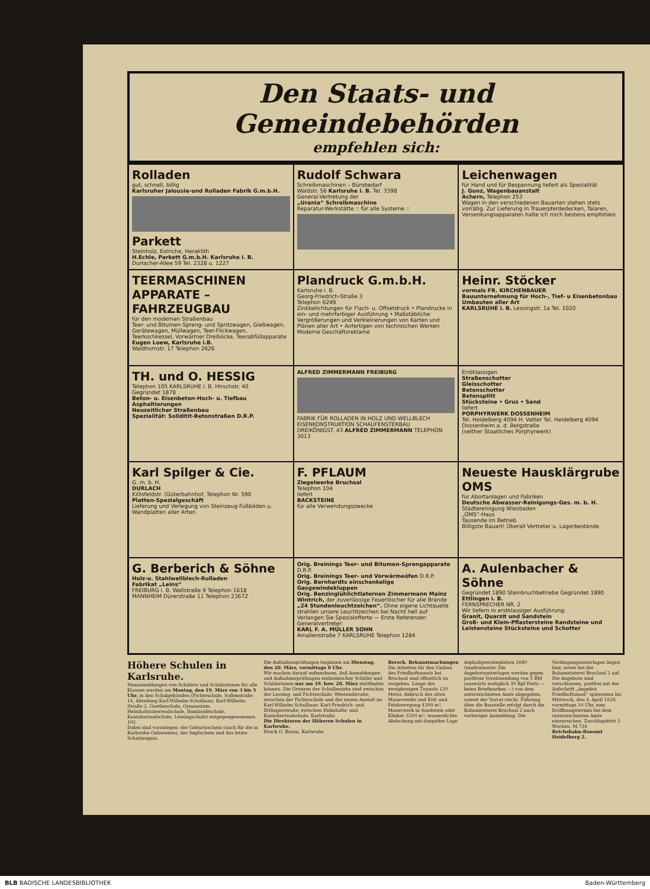Den Staats- und Gemeindebehörden
empfehlen sich:
Rolladen
gut, schnell, billig
Karlsruher Jalousie-und Rolladen Fabrik G.m.b.H.
Parkett
Steinholz, Estriche, Heraklith
H.Echle, Parkett G.m.b.H. Karlsruhe i. B.
Durlacher-Allee 59 Tel. 2328 u. 1227
Rudolf Schwara
Schreibmaschinen – Bürobedarf
Waldstr. 56 Karlsruhe i. B. Tel. 3398
General-Vertretung der
„Urania“ Schreibmaschine
Reparatur-Werkstätte :: für alle Systeme ::
Leichenwagen
für Hand und für Bespannung liefert als Spezialität
J. Gunz, Wagenbauanstalt
Achern, Telephon 253
Wagen in den verschiedenen Bauarten stehen stets vorrätig. Zur Lieferung in Trauerpferdedecken, Talaren, Versenkungsapparaten halte ich mich bestens empfohlen
TEERMASCHINEN
APPARATE – FAHRZEUGBAU
für den modernen Straßenbau
Teer- und Bitumen-Spreng- und Spritzwagen, Gießwagen, Gerätewagen, Müllwagen, Teer-Flickwagen, Teerkochkessel, Vorwärmer Dreiböcke, Teerabfüllapparate
Eugen Loew, Karlsruhe i.B.
Waldhornstr. 17 Telephon 2626
Plandruck G.m.b.H.
Karlsruhe i. B.
Georg-Friedrich-Straße 3
Telephon 6249
Zinkbelichtungen für Flach- u. Offsetdruck • Plandrucke in ein- und mehrfarbiger Ausführung • Maßstäbliche Vergrößerungen und Verkleinerungen von Karten und Plänen aller Art • Anfertigen von technischen Werken Moderne Geschäftsreklame
Heinr. Stöcker
vormals FR. KIRCHENBAUER
Bauunternehmung für Hoch-, Tief- u Eisenbetonbau Umbauten aller Art
KARLSRUHE i. B. Lessingstr. 1a Tel. 1020
TH. und O. HESSIG
Telephon 105 KARLSRUHE i. B. Hirschstr. 40
Gegründet 1878
Beton- u. Eisenbeton-Hoch- u. Tiefbau
Asphaltierungen
Neuzeitlicher Straßenbau
Spezialität: Soliditit-Betonstraßen D.R.P.
ALFRED ZIMMERMANN FREIBURG
FABRIK FÜR ROLLADEN IN HOLZ UND WELLBLECH EISENKONSTRUKTION SCHAUFENSTERBAU
DREIKÖNIGST. 43 ALFRED ZIMMERMANN TELEPHON 3013
Erstklassigen
Straßenschotter
Gleisschotter
Betonschotter
Betonsplitt
Stücksteine • Grus • Sand
liefert
PORPHYRWERK DOSSENHEIM
Tel. Heidelberg 4094 H. Vatter Tel. Heidelberg 4094
Dossenheim a. d. Bergstraße
(seither Staatliches Porphyrwerk)
Karl Spilger & Cie.
G. m. b. H.
DURLACH
Killisfeldstr. (Güterbahnhof, Telephon Nr. 590
Platten-Spezialgeschäft
Lieferung und Verlegung von Steinzeug-Fußböden u. Wandplatten aller Arten
F. PFLAUM
Ziegelwerke Bruchsal
Telephon 104
liefert
BACKSTEINE
für alle Verwendungszwecke
Neueste Hausklärgrube
OMS
für Abortanlagen und Fabriken
Deutsche Abwasser-Reinigungs-Ges. m. b. H.
Städtereinigung Wiesbaden
„OMS“-Haus
Tausende im Betrieb
Billigste Bauart! Überall Vertreter u. Lagerbestände
G. Berberich & Söhne
Holz-u. Stahlwellblech-Rolladen
Fabrikat „Leins“
FREIBURG i. B. Wallstraße 9 Telephon 1618
MANNHEIM Dürerstraße 11 Telephon 23672
Orig. Breinings Teer- und Bitumen-Sprengapparate D.R.P.
Orig. Breinings Teer- und Vorwärmeöfen D.R.P.
Orig. Bernhardts einschenkelige Gasgewindekluppen
Orig. Benzinglühlichtlaternen Zimmermann Mainz
Wintrich, der zuverlässige Feuerlöscher für alle Brände
„24 Stundenleuchtzeichen“. Ohne eigene Lichtquelle strahlen unsere Leuchtzeichen bei Nacht hell auf
Verlangen Sie Spezialofferte — Erste Referenzen
Generalvertreter:
KARL F. A. MÜLLER SOHN
Amalienstraße 7 KARLSRUHE Telephon 1284
A. Aulenbacher & Söhne
Gegründet 1890 Steinbruchbetriebe Gegründet 1890
Ettlingen i. B.
FERNSPRECHER NR. 2
Wir liefern in erstklassiger Ausführung:
Granit, Quarzit und Sandstein
Groß- und Klein-Pflastersteine Randsteine und Leistensteine Stücksteine und Schotter
Höhere Schulen in Karlsruhe.
Neuanmeldungen von Schülern und Schülerinnen für alle Klassen werden am Montag, den 19. März von 3 bis 5 Uhr, in den Schulgebäuden (Fichteschule, Sofienstraße 14, Abteilung Karl-Wilhelm-Schulhaus, Karl-Wilhelm-Straße 2, Goetheschule, Gymnasium, Helmholtzoberrealschule, Humboldtschule, Kantoberrealschule, Lessingschule) entgegengenommen. 192
Dabei sind vorzulegen: der Geburtsschein (auch für die in Karlsruhe Geborenen), der Impfschein und das letzte Schulzeugnis.
Die Aufnahmeprüfungen beginnen am Dienstag, den 20. März, vormittags 8 Uhr.
Wir machen darauf aufmerksam, daß Anmeldungen und Aufnahmeprüfungen einheimischer Schüler und Schülerinnen nur am 19. bzw. 20. März stattfinden können. Die Grenzen der Schulbezirke sind zwischen der Lessing- und Fichteschule: Westendstraße; zwischen der Fichteschule und der neuen Anstalt im Karl-Wilhelm-Schulhaus: Karl-Friedrich- und Ettlingerstraße; zwischen Helmholtz- und Kantoberrealschule: Karlstraße.
Die Direktoren der Höheren Schulen in Karlsruhe.
Druck G. Braun, Karlsruhe
Bersch. Bekanntmachungen
Die Arbeiten für den Umbau des Friedhoftunnels bei Bruchsal sind öffentlich zu vergeben. Länge des zweigleisigen Tunnels 120 Meter. Abbruch des alten Mauerwerks und Erd- und Felsbewegung 4300 m³, Mauerwerk in Sandstein oder Klinker 2200 m³, wasserdichte Abdeckung mit doppelter Lage
Asphaltgewebeplatten 1680 Quadratmeter. Die Angebotsunterlagen werden gegen postfreie Voreinsendung von 5 RM (auswärts zuzüglich 30 Rpf Porto — keine Briefmarken —) von dem unterzeichneten Amte abgegeben, soweit der Vorrat reicht. Führung über die Baustelle erfolgt durch die Bahnmeisterei Bruchsal 2 nach vorheriger Anmeldung. Die
Verdingungsunterlagen liegen hier, sowie bei der Bahnmeisterei Bruchsal 2 auf. Die Angebote sind verschlossen, postfrei mit der Aufschrift „Angebot Friedhoftunnel“ spätestens bis Mittwoch, den 4. April 1928, vormittags 10 Uhr, zum Eröffnungstermin bei dem unterzeichneten Amte einzureichen. Zuschlagsfrist 3 Wochen. M.734
Reichsbahn-Bauamt Heidelberg 2.
BLB BADISCHE LANDESBIBLIOTHEK Baden-Württemberg